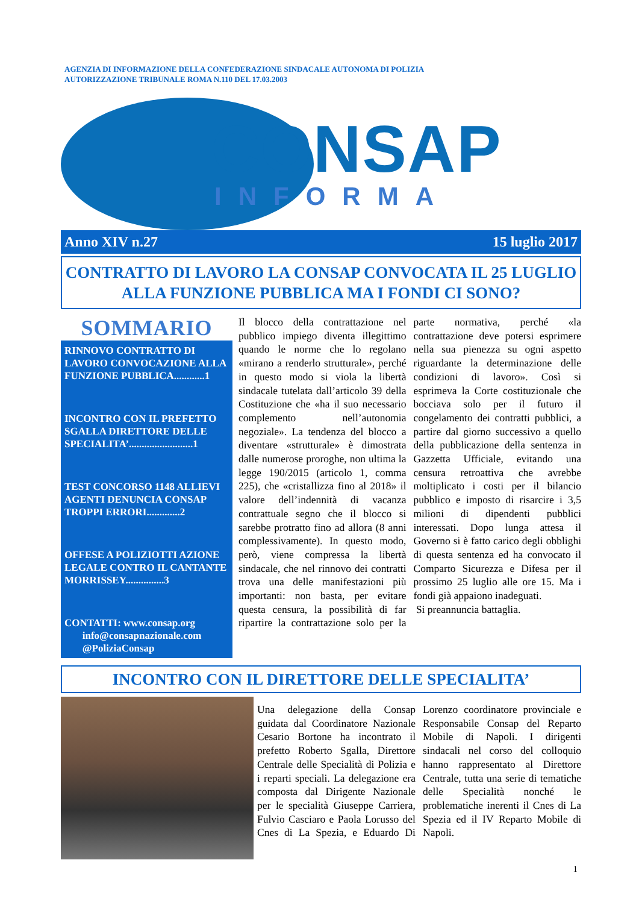AGENZIA DI INFORMAZIONE DELLA CONFEDERAZIONE SINDACALE AUTONOMA DI POLIZIA
AUTORIZZAZIONE TRIBUNALE ROMA N.110 DEL 17.03.2003
CONSAP
INFORMA
Anno XIV n.27 15 luglio 2017
CONTRATTO DI LAVORO LA CONSAP CONVOCATA IL 25 LUGLIO ALLA FUNZIONE PUBBLICA MA I FONDI CI SONO?
SOMMARIO
RINNOVO CONTRATTO DI LAVORO CONVOCAZIONE ALLA FUNZIONE PUBBLICA............1
INCONTRO CON IL PREFETTO SGALLA DIRETTORE DELLE SPECIALITA’.........................1
TEST CONCORSO 1148 ALLIEVI AGENTI DENUNCIA CONSAP TROPPI ERRORI.............2
OFFESE A POLIZIOTTI AZIONE LEGALE CONTRO IL CANTANTE MORRISSEY...............3
CONTATTI: www.consap.org
info@consapnazionale.com
@PoliziaConsap
Il blocco della contrattazione nel pubblico impiego diventa illegittimo quando le norme che lo regolano «mirano a renderlo strutturale», perché in questo modo si viola la libertà sindacale tutelata dall’articolo 39 della Costituzione che «ha il suo necessario complemento nell’autonomia negoziale». La tendenza del blocco a diventare «strutturale» è dimostrata dalle numerose proroghe, non ultima la legge 190/2015 (articolo 1, comma 225), che «cristallizza fino al 2018» il valore dell’indennità di vacanza contrattuale segno che il blocco si sarebbe protratto fino ad allora (8 anni complessivamente). In questo modo, però, viene compressa la libertà sindacale, che nel rinnovo dei contratti trova una delle manifestazioni più importanti: non basta, per evitare questa censura, la possibilità di far ripartire la contrattazione solo per la parte normativa, perché «la contrattazione deve potersi esprimere nella sua pienezza su ogni aspetto riguardante la determinazione delle condizioni di lavoro». Così si esprimeva la Corte costituzionale che bocciava solo per il futuro il congelamento dei contratti pubblici, a partire dal giorno successivo a quello della pubblicazione della sentenza in Gazzetta Ufficiale, evitando una censura retroattiva che avrebbe moltiplicato i costi per il bilancio pubblico e imposto di risarcire i 3,5 milioni di dipendenti pubblici interessati. Dopo lunga attesa il Governo si è fatto carico degli obblighi di questa sentenza ed ha convocato il Comparto Sicurezza e Difesa per il prossimo 25 luglio alle ore 15. Ma i fondi già appaiono inadeguati.
Si preannuncia battaglia.
INCONTRO CON IL DIRETTORE DELLE SPECIALITA’
Una delegazione della Consap guidata dal Coordinatore Nazionale Cesario Bortone ha incontrato il prefetto Roberto Sgalla, Direttore Centrale delle Specialità di Polizia e i reparti speciali. La delegazione era composta dal Dirigente Nazionale per le specialità Giuseppe Carriera, Fulvio Casciaro e Paola Lorusso del Cnes di La Spezia, e Eduardo Di Lorenzo coordinatore provinciale e Responsabile Consap del Reparto Mobile di Napoli. I dirigenti sindacali nel corso del colloquio hanno rappresentato al Direttore Centrale, tutta una serie di tematiche delle Specialità nonché le problematiche inerenti il Cnes di La Spezia ed il IV Reparto Mobile di Napoli.
1